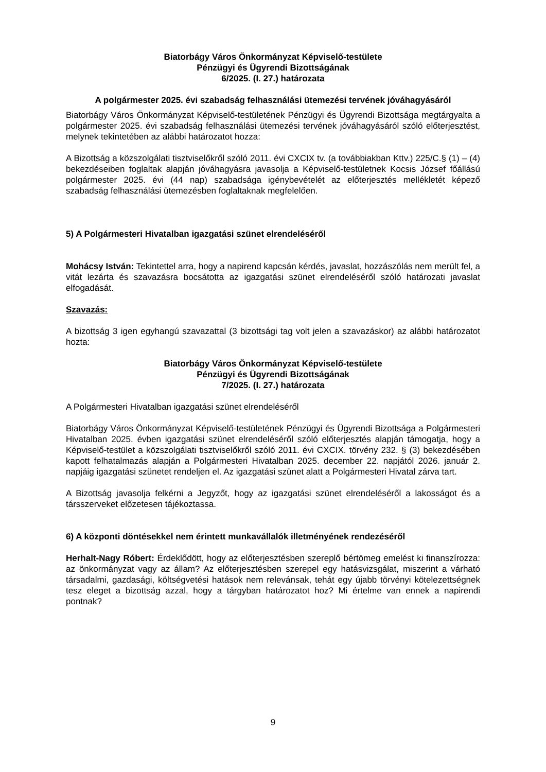Biatorbágy Város Önkormányzat Képviselő-testülete
Pénzügyi és Ügyrendi Bizottságának
6/2025. (I. 27.) határozata
A polgármester 2025. évi szabadság felhasználási ütemezési tervének jóváhagyásáról
Biatorbágy Város Önkormányzat Képviselő-testületének Pénzügyi és Ügyrendi Bizottsága megtárgyalta a polgármester 2025. évi szabadság felhasználási ütemezési tervének jóváhagyásáról szóló előterjesztést, melynek tekintetében az alábbi határozatot hozza:
A Bizottság a közszolgálati tisztviselőkről szóló 2011. évi CXCIX tv. (a továbbiakban Kttv.) 225/C.§ (1) – (4) bekezdéseiben foglaltak alapján jóváhagyásra javasolja a Képviselő-testületnek Kocsis József főállású polgármester 2025. évi (44 nap) szabadsága igénybevételét az előterjesztés mellékletét képező szabadság felhasználási ütemezésben foglaltaknak megfelelően.
5) A Polgármesteri Hivatalban igazgatási szünet elrendeléséről
Mohácsy István: Tekintettel arra, hogy a napirend kapcsán kérdés, javaslat, hozzászólás nem merült fel, a vitát lezárta és szavazásra bocsátotta az igazgatási szünet elrendeléséről szóló határozati javaslat elfogadását.
Szavazás:
A bizottság 3 igen egyhangú szavazattal (3 bizottsági tag volt jelen a szavazáskor) az alábbi határozatot hozta:
Biatorbágy Város Önkormányzat Képviselő-testülete
Pénzügyi és Ügyrendi Bizottságának
7/2025. (I. 27.) határozata
A Polgármesteri Hivatalban igazgatási szünet elrendeléséről
Biatorbágy Város Önkormányzat Képviselő-testületének Pénzügyi és Ügyrendi Bizottsága a Polgármesteri Hivatalban 2025. évben igazgatási szünet elrendeléséről szóló előterjesztés alapján támogatja, hogy a Képviselő-testület a közszolgálati tisztviselőkről szóló 2011. évi CXCIX. törvény 232. § (3) bekezdésében kapott felhatalmazás alapján a Polgármesteri Hivatalban 2025. december 22. napjától 2026. január 2. napjáig igazgatási szünetet rendeljen el. Az igazgatási szünet alatt a Polgármesteri Hivatal zárva tart.
A Bizottság javasolja felkérni a Jegyzőt, hogy az igazgatási szünet elrendeléséről a lakosságot és a társszerveket előzetesen tájékoztassa.
6) A központi döntésekkel nem érintett munkavállalók illetményének rendezéséről
Herhalt-Nagy Róbert: Érdeklődött, hogy az előterjesztésben szereplő bértömeg emelést ki finanszírozza: az önkormányzat vagy az állam? Az előterjesztésben szerepel egy hatásvizsgálat, miszerint a várható társadalmi, gazdasági, költségvetési hatások nem relevánsak, tehát egy újabb törvényi kötelezettségnek tesz eleget a bizottság azzal, hogy a tárgyban határozatot hoz? Mi értelme van ennek a napirendi pontnak?
9